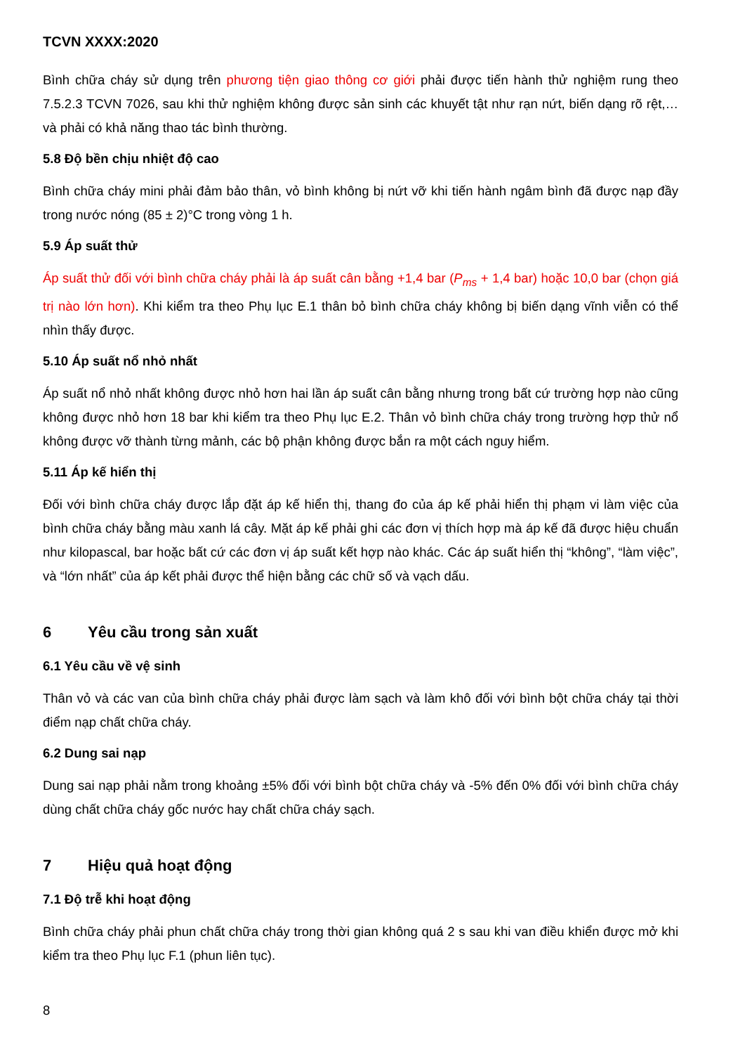TCVN XXXX:2020
Bình chữa cháy sử dụng trên phương tiện giao thông cơ giới phải được tiến hành thử nghiệm rung theo 7.5.2.3 TCVN 7026, sau khi thử nghiệm không được sản sinh các khuyết tật như rạn nứt, biến dạng rõ rệt,… và phải có khả năng thao tác bình thường.
5.8 Độ bền chịu nhiệt độ cao
Bình chữa cháy mini phải đảm bảo thân, vỏ bình không bị nứt vỡ khi tiến hành ngâm bình đã được nạp đầy trong nước nóng (85 ± 2)°C trong vòng 1 h.
5.9 Áp suất thử
Áp suất thử đối với bình chữa cháy phải là áp suất cân bằng +1,4 bar (P<sub>ms</sub> + 1,4 bar) hoặc 10,0 bar (chọn giá trị nào lớn hơn). Khi kiểm tra theo Phụ lục E.1 thân bỏ bình chữa cháy không bị biến dạng vĩnh viễn có thể nhìn thấy được.
5.10 Áp suất nổ nhỏ nhất
Áp suất nổ nhỏ nhất không được nhỏ hơn hai lần áp suất cân bằng nhưng trong bất cứ trường hợp nào cũng không được nhỏ hơn 18 bar khi kiểm tra theo Phụ lục E.2. Thân vỏ bình chữa cháy trong trường hợp thử nổ không được vỡ thành từng mảnh, các bộ phận không được bắn ra một cách nguy hiểm.
5.11 Áp kế hiển thị
Đối với bình chữa cháy được lắp đặt áp kế hiển thị, thang đo của áp kế phải hiển thị phạm vi làm việc của bình chữa cháy bằng màu xanh lá cây. Mặt áp kế phải ghi các đơn vị thích hợp mà áp kế đã được hiệu chuẩn như kilopascal, bar hoặc bất cứ các đơn vị áp suất kết hợp nào khác. Các áp suất hiển thị “không”, “làm việc”, và “lớn nhất” của áp kết phải được thể hiện bằng các chữ số và vạch dấu.
6 Yêu cầu trong sản xuất
6.1 Yêu cầu về vệ sinh
Thân vỏ và các van của bình chữa cháy phải được làm sạch và làm khô đối với bình bột chữa cháy tại thời điểm nạp chất chữa cháy.
6.2 Dung sai nạp
Dung sai nạp phải nằm trong khoảng ±5% đối với bình bột chữa cháy và -5% đến 0% đối với bình chữa cháy dùng chất chữa cháy gốc nước hay chất chữa cháy sạch.
7 Hiệu quả hoạt động
7.1 Độ trễ khi hoạt động
Bình chữa cháy phải phun chất chữa cháy trong thời gian không quá 2 s sau khi van điều khiển được mở khi kiểm tra theo Phụ lục F.1 (phun liên tục).
8